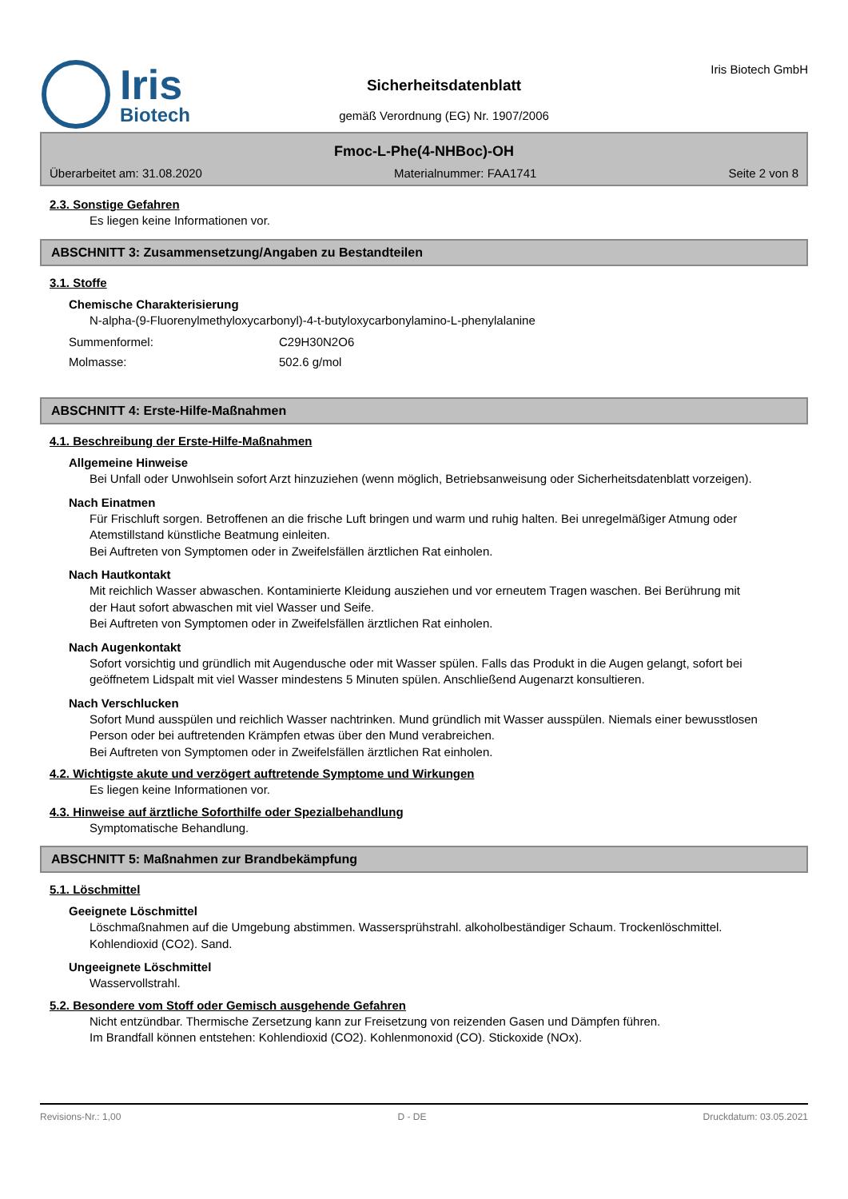Iris
Biotech
Sicherheitsdatenblatt
gemäß Verordnung (EG) Nr. 1907/2006
Iris Biotech GmbH
Fmoc-L-Phe(4-NHBoc)-OH
Überarbeitet am: 31.08.2020 Materialnummer: FAA1741 Seite 2 von 8
2.3. Sonstige Gefahren
Es liegen keine Informationen vor.
ABSCHNITT 3: Zusammensetzung/Angaben zu Bestandteilen
3.1. Stoffe
Chemische Charakterisierung
N-alpha-(9-Fluorenylmethyloxycarbonyl)-4-t-butyloxycarbonylamino-L-phenylalanine
Summenformel: C29H30N2O6
Molmasse: 502.6 g/mol
ABSCHNITT 4: Erste-Hilfe-Maßnahmen
4.1. Beschreibung der Erste-Hilfe-Maßnahmen
Allgemeine Hinweise
Bei Unfall oder Unwohlsein sofort Arzt hinzuziehen (wenn möglich, Betriebsanweisung oder Sicherheitsdatenblatt vorzeigen).
Nach Einatmen
Für Frischluft sorgen. Betroffenen an die frische Luft bringen und warm und ruhig halten. Bei unregelmäßiger Atmung oder Atemstillstand künstliche Beatmung einleiten.
Bei Auftreten von Symptomen oder in Zweifelsfällen ärztlichen Rat einholen.
Nach Hautkontakt
Mit reichlich Wasser abwaschen. Kontaminierte Kleidung ausziehen und vor erneutem Tragen waschen. Bei Berührung mit der Haut sofort abwaschen mit viel Wasser und Seife.
Bei Auftreten von Symptomen oder in Zweifelsfällen ärztlichen Rat einholen.
Nach Augenkontakt
Sofort vorsichtig und gründlich mit Augendusche oder mit Wasser spülen. Falls das Produkt in die Augen gelangt, sofort bei geöffnetem Lidspalt mit viel Wasser mindestens 5 Minuten spülen. Anschließend Augenarzt konsultieren.
Nach Verschlucken
Sofort Mund ausspülen und reichlich Wasser nachtrinken. Mund gründlich mit Wasser ausspülen. Niemals einer bewusstlosen Person oder bei auftretenden Krämpfen etwas über den Mund verabreichen.
Bei Auftreten von Symptomen oder in Zweifelsfällen ärztlichen Rat einholen.
4.2. Wichtigste akute und verzögert auftretende Symptome und Wirkungen
Es liegen keine Informationen vor.
4.3. Hinweise auf ärztliche Soforthilfe oder Spezialbehandlung
Symptomatische Behandlung.
ABSCHNITT 5: Maßnahmen zur Brandbekämpfung
5.1. Löschmittel
Geeignete Löschmittel
Löschmaßnahmen auf die Umgebung abstimmen. Wassersprühstrahl. alkoholbeständiger Schaum. Trockenlöschmittel. Kohlendioxid (CO2). Sand.
Ungeeignete Löschmittel
Wasservollstrahl.
5.2. Besondere vom Stoff oder Gemisch ausgehende Gefahren
Nicht entzündbar. Thermische Zersetzung kann zur Freisetzung von reizenden Gasen und Dämpfen führen.
Im Brandfall können entstehen: Kohlendioxid (CO2). Kohlenmonoxid (CO). Stickoxide (NOx).
Revisions-Nr.: 1,00 D - DE Druckdatum: 03.05.2021